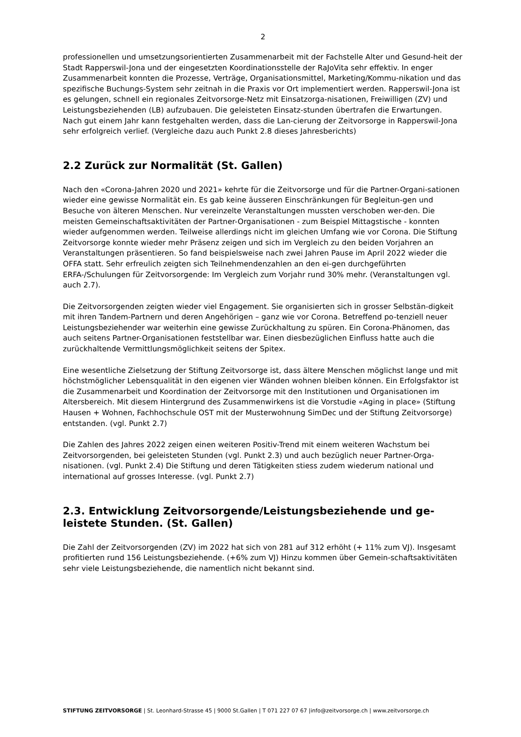2
professionellen und umsetzungsorientierten Zusammenarbeit mit der Fachstelle Alter und Gesund-heit der Stadt Rapperswil-Jona und der eingesetzten Koordinationsstelle der RaJoVita sehr effektiv. In enger Zusammenarbeit konnten die Prozesse, Verträge, Organisationsmittel, Marketing/Kommu-nikation und das spezifische Buchungs-System sehr zeitnah in die Praxis vor Ort implementiert werden. Rapperswil-Jona ist es gelungen, schnell ein regionales Zeitvorsorge-Netz mit Einsatzorga-nisationen, Freiwilligen (ZV) und Leistungsbeziehenden (LB) aufzubauen. Die geleisteten Einsatz-stunden übertrafen die Erwartungen. Nach gut einem Jahr kann festgehalten werden, dass die Lan-cierung der Zeitvorsorge in Rapperswil-Jona sehr erfolgreich verlief. (Vergleiche dazu auch Punkt 2.8 dieses Jahresberichts)
2.2 Zurück zur Normalität (St. Gallen)
Nach den «Corona-Jahren 2020 und 2021» kehrte für die Zeitvorsorge und für die Partner-Organi-sationen wieder eine gewisse Normalität ein. Es gab keine äusseren Einschränkungen für Begleitun-gen und Besuche von älteren Menschen. Nur vereinzelte Veranstaltungen mussten verschoben wer-den. Die meisten Gemeinschaftsaktivitäten der Partner-Organisationen - zum Beispiel Mittagstische - konnten wieder aufgenommen werden. Teilweise allerdings nicht im gleichen Umfang wie vor Corona. Die Stiftung Zeitvorsorge konnte wieder mehr Präsenz zeigen und sich im Vergleich zu den beiden Vorjahren an Veranstaltungen präsentieren. So fand beispielsweise nach zwei Jahren Pause im April 2022 wieder die OFFA statt. Sehr erfreulich zeigten sich Teilnehmendenzahlen an den ei-gen durchgeführten ERFA-/Schulungen für Zeitvorsorgende: Im Vergleich zum Vorjahr rund 30% mehr. (Veranstaltungen vgl. auch 2.7).
Die Zeitvorsorgenden zeigten wieder viel Engagement. Sie organisierten sich in grosser Selbstän-digkeit mit ihren Tandem-Partnern und deren Angehörigen – ganz wie vor Corona. Betreffend po-tenziell neuer Leistungsbeziehender war weiterhin eine gewisse Zurückhaltung zu spüren. Ein Corona-Phänomen, das auch seitens Partner-Organisationen feststellbar war. Einen diesbezüglichen Einfluss hatte auch die zurückhaltende Vermittlungsmöglichkeit seitens der Spitex.
Eine wesentliche Zielsetzung der Stiftung Zeitvorsorge ist, dass ältere Menschen möglichst lange und mit höchstmöglicher Lebensqualität in den eigenen vier Wänden wohnen bleiben können. Ein Erfolgsfaktor ist die Zusammenarbeit und Koordination der Zeitvorsorge mit den Institutionen und Organisationen im Altersbereich. Mit diesem Hintergrund des Zusammenwirkens ist die Vorstudie «Aging in place» (Stiftung Hausen + Wohnen, Fachhochschule OST mit der Musterwohnung SimDec und der Stiftung Zeitvorsorge) entstanden. (vgl. Punkt 2.7)
Die Zahlen des Jahres 2022 zeigen einen weiteren Positiv-Trend mit einem weiteren Wachstum bei Zeitvorsorgenden, bei geleisteten Stunden (vgl. Punkt 2.3) und auch bezüglich neuer Partner-Orga-nisationen. (vgl. Punkt 2.4) Die Stiftung und deren Tätigkeiten stiess zudem wiederum national und international auf grosses Interesse. (vgl. Punkt 2.7)
2.3. Entwicklung Zeitvorsorgende/Leistungsbeziehende und ge-leistete Stunden. (St. Gallen)
Die Zahl der Zeitvorsorgenden (ZV) im 2022 hat sich von 281 auf 312 erhöht (+ 11% zum VJ). Insgesamt profitierten rund 156 Leistungsbeziehende. (+6% zum VJ) Hinzu kommen über Gemein-schaftsaktivitäten sehr viele Leistungsbeziehende, die namentlich nicht bekannt sind.
STIFTUNG ZEITVORSORGE | St. Leonhard-Strasse 45 | 9000 St.Gallen | T 071 227 07 67 |info@zeitvorsorge.ch | www.zeitvorsorge.ch